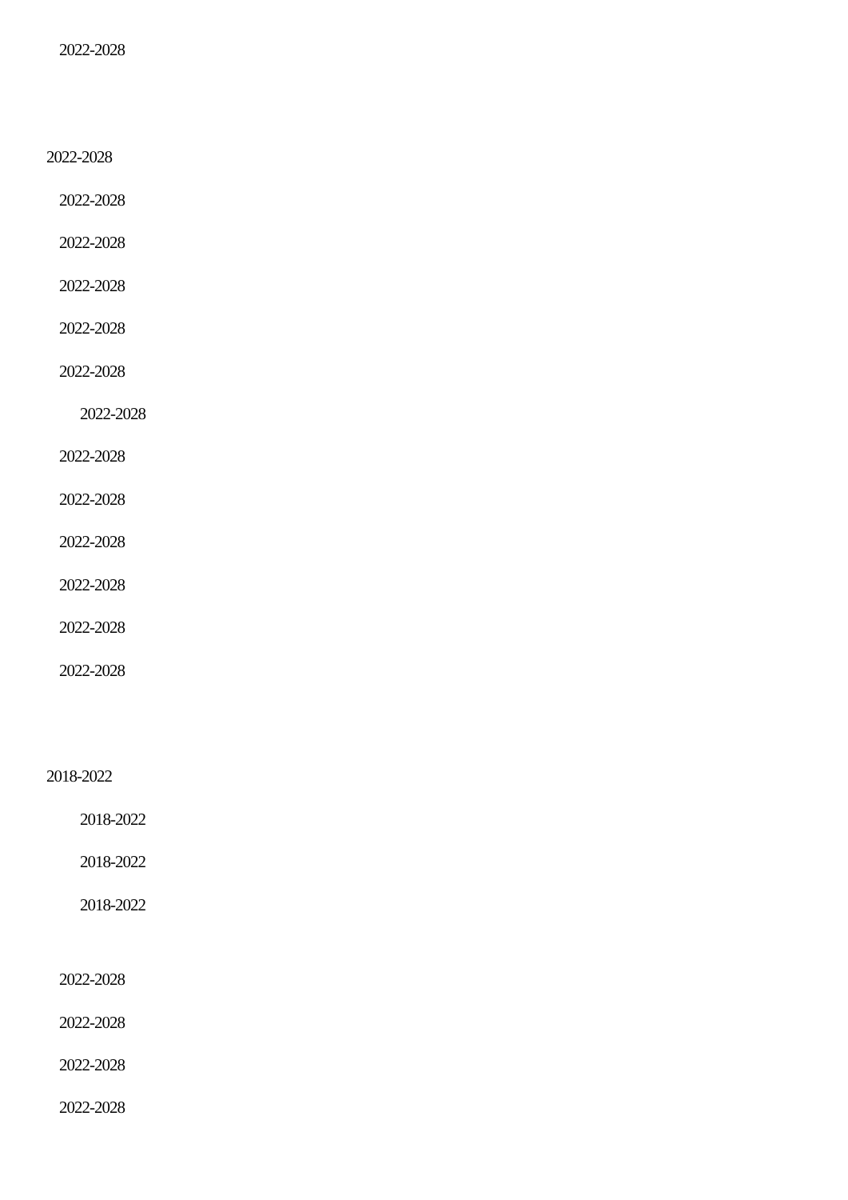2022-2028
2022-2028
2022-2028
2022-2028
2022-2028
2022-2028
2022-2028
2022-2028
2022-2028
2022-2028
2022-2028
2022-2028
2022-2028
2022-2028
2018-2022
2018-2022
2018-2022
2018-2022
2022-2028
2022-2028
2022-2028
2022-2028